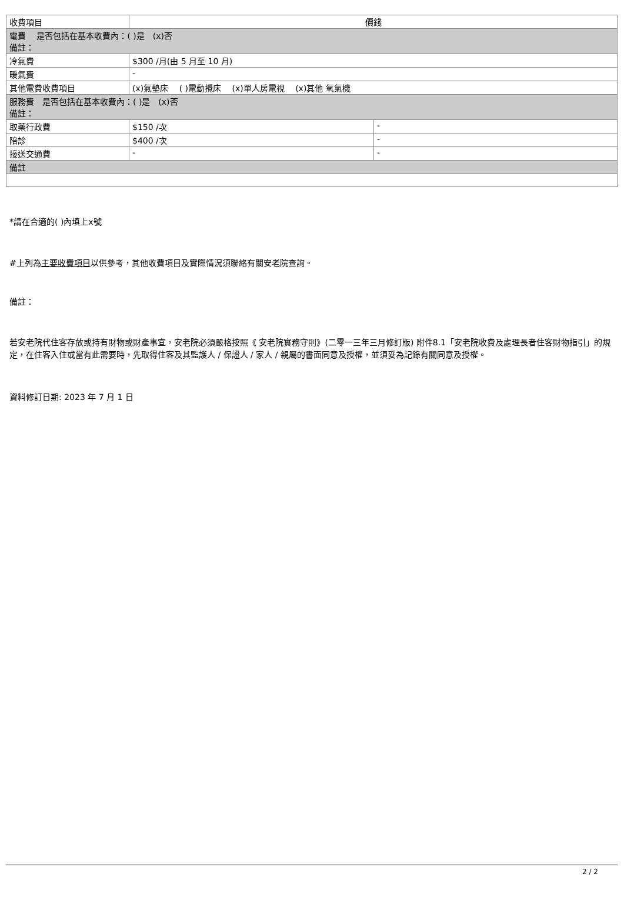| 收費項目 | 價錢 | |
| 電費 是否包括在基本收費內：( )是 (x)否 備註： | | |
| 冷氣費 | $300 /月(由 5 月至 10 月) | |
| 暖氣費 | - | |
| 其他電費收費項目 | (x)氣墊床 ( )電動攪床 (x)單人房電視 (x)其他 氧氣機 | |
| 服務費 是否包括在基本收費內：( )是 (x)否 備註： | | |
| 取藥行政費 | $150 /次 | - |
| 陪診 | $400 /次 | - |
| 接送交通費 | - | - |
| 備註 | | |
*請在合適的( )內填上x號
#上列為主要收費項目以供參考，其他收費項目及實際情況須聯絡有關安老院查詢。
備註：
若安老院代住客存放或持有財物或財產事宜，安老院必須嚴格按照《 安老院實務守則》(二零一三年三月修訂版) 附件8.1「安老院收費及處理長者住客財物指引」的規定，在住客入住或當有此需要時，先取得住客及其監護人 / 保證人 / 家人 / 親屬的書面同意及授權，並須妥為記錄有關同意及授權。
資料修訂日期: 2023 年 7 月 1 日
2 / 2